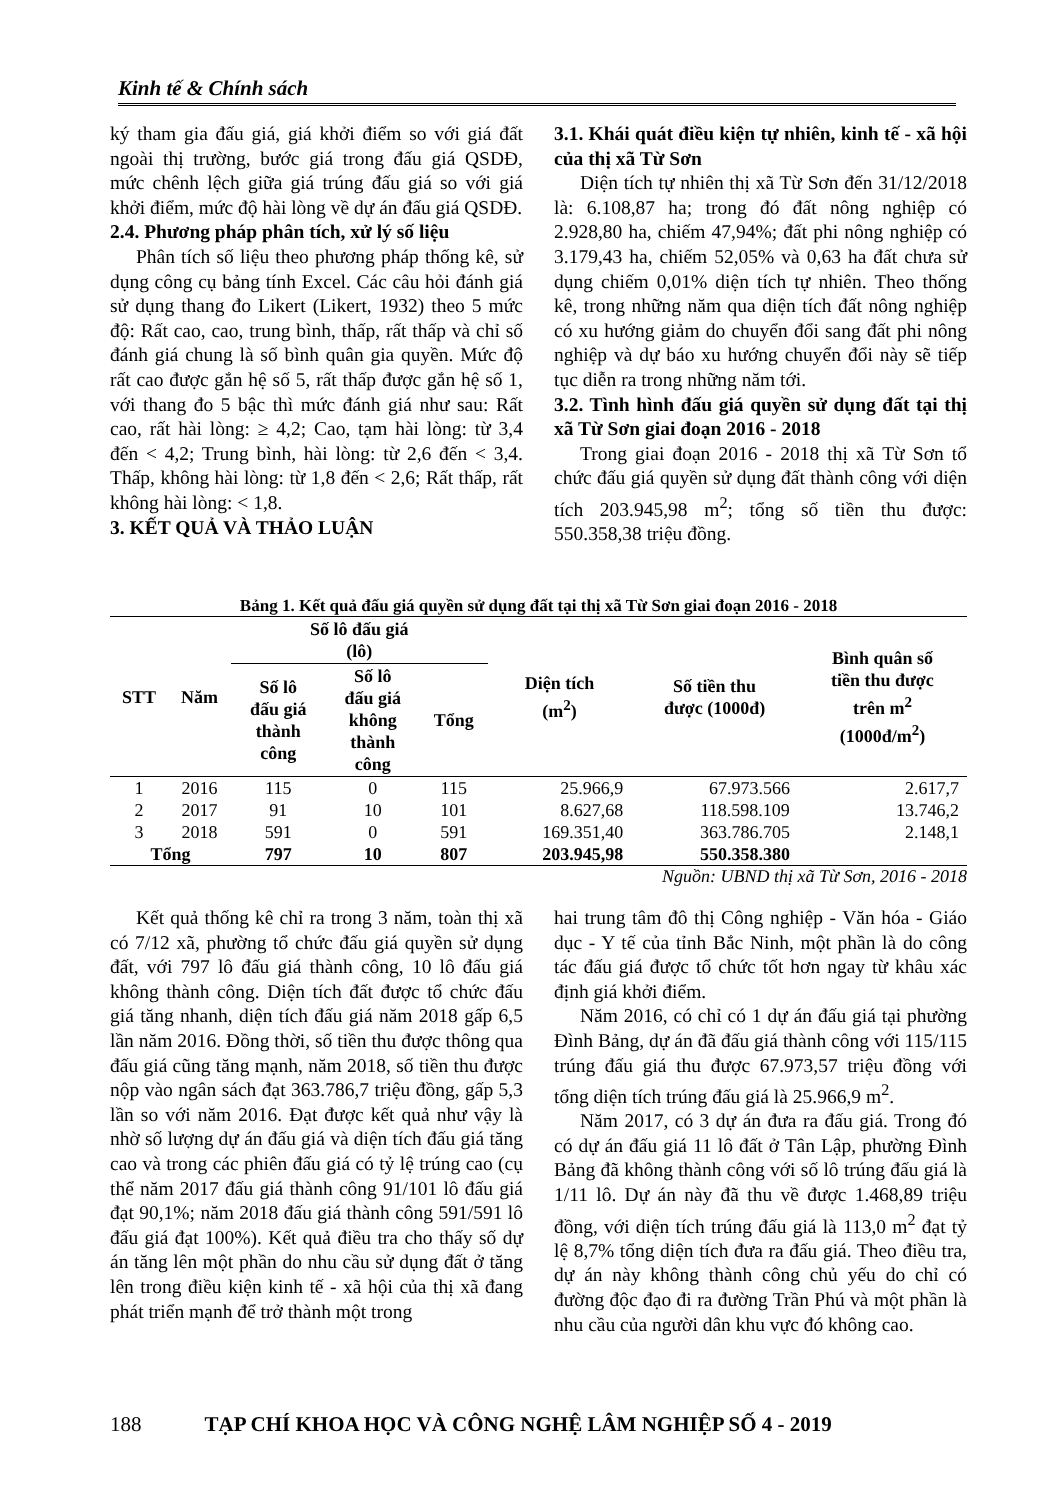Kinh tế & Chính sách
ký tham gia đấu giá, giá khởi điểm so với giá đất ngoài thị trường, bước giá trong đấu giá QSDĐ, mức chênh lệch giữa giá trúng đấu giá so với giá khởi điểm, mức độ hài lòng về dự án đấu giá QSDĐ.
2.4. Phương pháp phân tích, xử lý số liệu
Phân tích số liệu theo phương pháp thống kê, sử dụng công cụ bảng tính Excel. Các câu hỏi đánh giá sử dụng thang đo Likert (Likert, 1932) theo 5 mức độ: Rất cao, cao, trung bình, thấp, rất thấp và chỉ số đánh giá chung là số bình quân gia quyền. Mức độ rất cao được gắn hệ số 5, rất thấp được gắn hệ số 1, với thang đo 5 bậc thì mức đánh giá như sau: Rất cao, rất hài lòng: ≥ 4,2; Cao, tạm hài lòng: từ 3,4 đến < 4,2; Trung bình, hài lòng: từ 2,6 đến < 3,4. Thấp, không hài lòng: từ 1,8 đến < 2,6; Rất thấp, rất không hài lòng: < 1,8.
3. KẾT QUẢ VÀ THẢO LUẬN
3.1. Khái quát điều kiện tự nhiên, kinh tế - xã hội của thị xã Từ Sơn
Diện tích tự nhiên thị xã Từ Sơn đến 31/12/2018 là: 6.108,87 ha; trong đó đất nông nghiệp có 2.928,80 ha, chiếm 47,94%; đất phi nông nghiệp có 3.179,43 ha, chiếm 52,05% và 0,63 ha đất chưa sử dụng chiếm 0,01% diện tích tự nhiên. Theo thống kê, trong những năm qua diện tích đất nông nghiệp có xu hướng giảm do chuyển đổi sang đất phi nông nghiệp và dự báo xu hướng chuyển đổi này sẽ tiếp tục diễn ra trong những năm tới.
3.2. Tình hình đấu giá quyền sử dụng đất tại thị xã Từ Sơn giai đoạn 2016 - 2018
Trong giai đoạn 2016 - 2018 thị xã Từ Sơn tổ chức đấu giá quyền sử dụng đất thành công với diện tích 203.945,98 m<sup>2</sup>; tổng số tiền thu được: 550.358,38 triệu đồng.
Bảng 1. Kết quả đấu giá quyền sử dụng đất tại thị xã Từ Sơn giai đoạn 2016 - 2018
| STT | Năm | Số lô đấu giá (lô) | | | Diện tích (m<sup>2</sup>) | Số tiền thu được (1000đ) | Bình quân số tiền thu được trên m<sup>2</sup> (1000đ/m<sup>2</sup>) |
| --- | --- | --- | --- | --- | --- | --- | --- |
| | | Số lô đấu giá thành công | Số lô đấu giá không thành công | Tổng | | | |
| 1 | 2016 | 115 | 0 | 115 | 25.966,9 | 67.973.566 | 2.617,7 |
| 2 | 2017 | 91 | 10 | 101 | 8.627,68 | 118.598.109 | 13.746,2 |
| 3 | 2018 | 591 | 0 | 591 | 169.351,40 | 363.786.705 | 2.148,1 |
| Tổng | | 797 | 10 | 807 | 203.945,98 | 550.358.380 | |
Nguồn: UBND thị xã Từ Sơn, 2016 - 2018
Kết quả thống kê chỉ ra trong 3 năm, toàn thị xã có 7/12 xã, phường tổ chức đấu giá quyền sử dụng đất, với 797 lô đấu giá thành công, 10 lô đấu giá không thành công. Diện tích đất được tổ chức đấu giá tăng nhanh, diện tích đấu giá năm 2018 gấp 6,5 lần năm 2016. Đồng thời, số tiền thu được thông qua đấu giá cũng tăng mạnh, năm 2018, số tiền thu được nộp vào ngân sách đạt 363.786,7 triệu đồng, gấp 5,3 lần so với năm 2016. Đạt được kết quả như vậy là nhờ số lượng dự án đấu giá và diện tích đấu giá tăng cao và trong các phiên đấu giá có tỷ lệ trúng cao (cụ thể năm 2017 đấu giá thành công 91/101 lô đấu giá đạt 90,1%; năm 2018 đấu giá thành công 591/591 lô đấu giá đạt 100%). Kết quả điều tra cho thấy số dự án tăng lên một phần do nhu cầu sử dụng đất ở tăng lên trong điều kiện kinh tế - xã hội của thị xã đang phát triển mạnh để trở thành một trong
hai trung tâm đô thị Công nghiệp - Văn hóa - Giáo dục - Y tế của tỉnh Bắc Ninh, một phần là do công tác đấu giá được tổ chức tốt hơn ngay từ khâu xác định giá khởi điểm.
Năm 2016, có chỉ có 1 dự án đấu giá tại phường Đình Bảng, dự án đã đấu giá thành công với 115/115 trúng đấu giá thu được 67.973,57 triệu đồng với tổng diện tích trúng đấu giá là 25.966,9 m<sup>2</sup>.
Năm 2017, có 3 dự án đưa ra đấu giá. Trong đó có dự án đấu giá 11 lô đất ở Tân Lập, phường Đình Bảng đã không thành công với số lô trúng đấu giá là 1/11 lô. Dự án này đã thu về được 1.468,89 triệu đồng, với diện tích trúng đấu giá là 113,0 m<sup>2</sup> đạt tỷ lệ 8,7% tổng diện tích đưa ra đấu giá. Theo điều tra, dự án này không thành công chủ yếu do chỉ có đường độc đạo đi ra đường Trần Phú và một phần là nhu cầu của người dân khu vực đó không cao.
188 TẠP CHÍ KHOA HỌC VÀ CÔNG NGHỆ LÂM NGHIỆP SỐ 4 - 2019